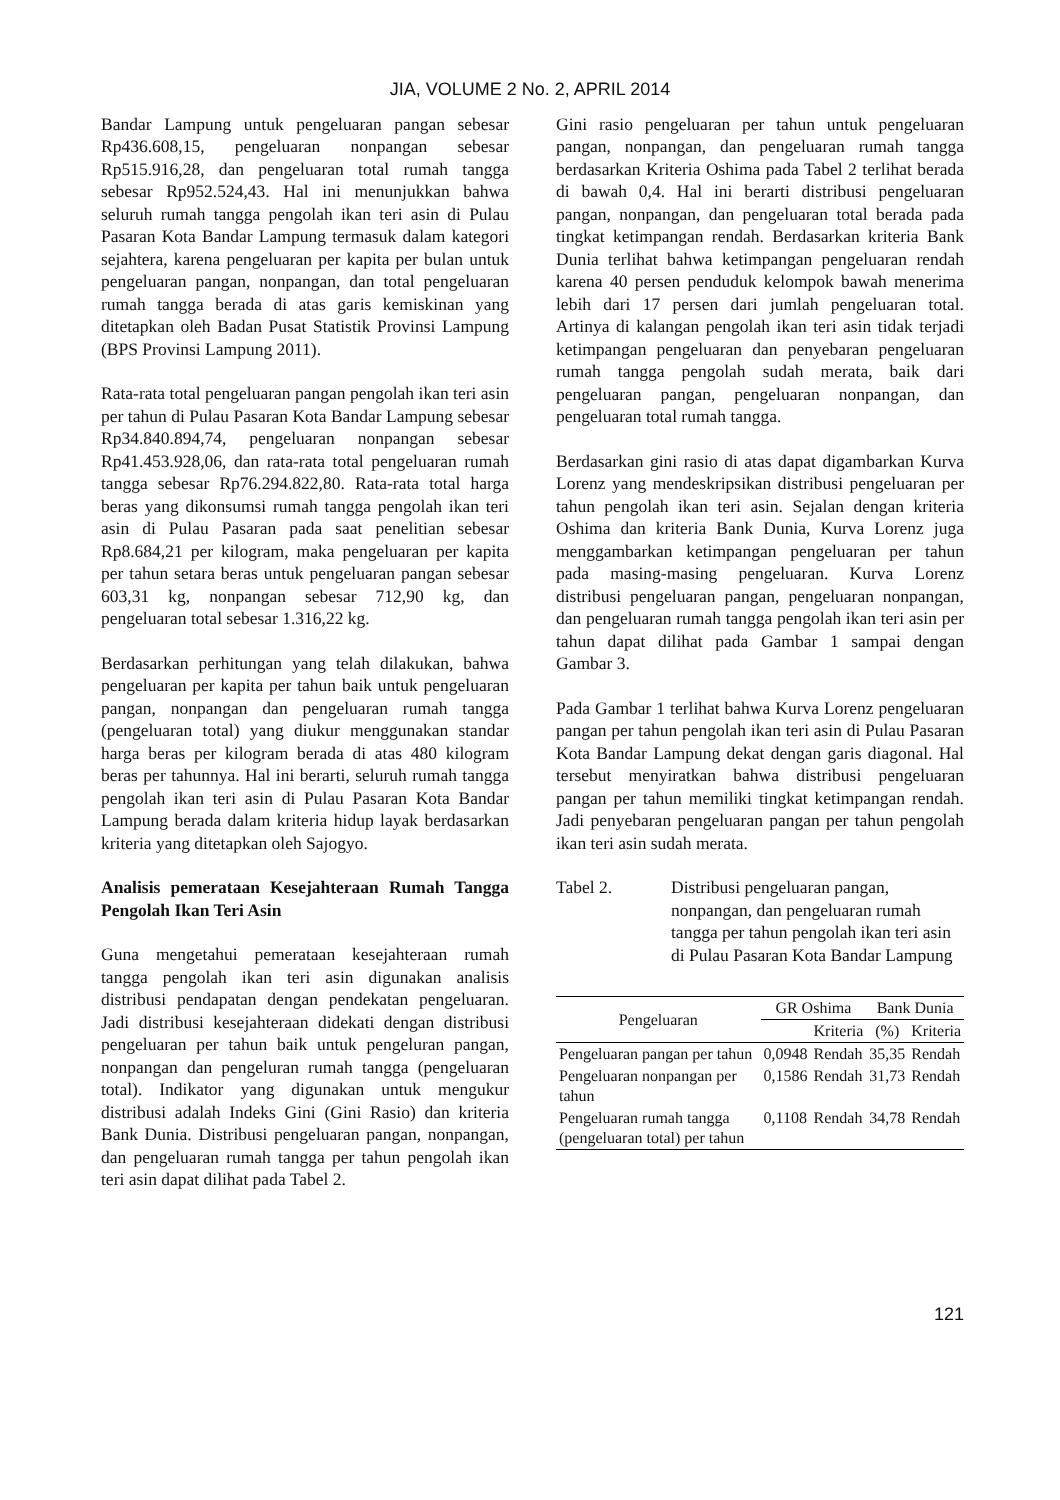JIA, VOLUME 2 No. 2, APRIL 2014
Bandar Lampung untuk pengeluaran pangan sebesar Rp436.608,15, pengeluaran nonpangan sebesar Rp515.916,28, dan pengeluaran total rumah tangga sebesar Rp952.524,43. Hal ini menunjukkan bahwa seluruh rumah tangga pengolah ikan teri asin di Pulau Pasaran Kota Bandar Lampung termasuk dalam kategori sejahtera, karena pengeluaran per kapita per bulan untuk pengeluaran pangan, nonpangan, dan total pengeluaran rumah tangga berada di atas garis kemiskinan yang ditetapkan oleh Badan Pusat Statistik Provinsi Lampung (BPS Provinsi Lampung 2011).
Rata-rata total pengeluaran pangan pengolah ikan teri asin per tahun di Pulau Pasaran Kota Bandar Lampung sebesar Rp34.840.894,74, pengeluaran nonpangan sebesar Rp41.453.928,06, dan rata-rata total pengeluaran rumah tangga sebesar Rp76.294.822,80. Rata-rata total harga beras yang dikonsumsi rumah tangga pengolah ikan teri asin di Pulau Pasaran pada saat penelitian sebesar Rp8.684,21 per kilogram, maka pengeluaran per kapita per tahun setara beras untuk pengeluaran pangan sebesar 603,31 kg, nonpangan sebesar 712,90 kg, dan pengeluaran total sebesar 1.316,22 kg.
Berdasarkan perhitungan yang telah dilakukan, bahwa pengeluaran per kapita per tahun baik untuk pengeluaran pangan, nonpangan dan pengeluaran rumah tangga (pengeluaran total) yang diukur menggunakan standar harga beras per kilogram berada di atas 480 kilogram beras per tahunnya. Hal ini berarti, seluruh rumah tangga pengolah ikan teri asin di Pulau Pasaran Kota Bandar Lampung berada dalam kriteria hidup layak berdasarkan kriteria yang ditetapkan oleh Sajogyo.
Analisis pemerataan Kesejahteraan Rumah Tangga Pengolah Ikan Teri Asin
Guna mengetahui pemerataan kesejahteraan rumah tangga pengolah ikan teri asin digunakan analisis distribusi pendapatan dengan pendekatan pengeluaran. Jadi distribusi kesejahteraan didekati dengan distribusi pengeluaran per tahun baik untuk pengeluran pangan, nonpangan dan pengeluran rumah tangga (pengeluaran total). Indikator yang digunakan untuk mengukur distribusi adalah Indeks Gini (Gini Rasio) dan kriteria Bank Dunia. Distribusi pengeluaran pangan, nonpangan, dan pengeluaran rumah tangga per tahun pengolah ikan teri asin dapat dilihat pada Tabel 2.
Gini rasio pengeluaran per tahun untuk pengeluaran pangan, nonpangan, dan pengeluaran rumah tangga berdasarkan Kriteria Oshima pada Tabel 2 terlihat berada di bawah 0,4. Hal ini berarti distribusi pengeluaran pangan, nonpangan, dan pengeluaran total berada pada tingkat ketimpangan rendah. Berdasarkan kriteria Bank Dunia terlihat bahwa ketimpangan pengeluaran rendah karena 40 persen penduduk kelompok bawah menerima lebih dari 17 persen dari jumlah pengeluaran total. Artinya di kalangan pengolah ikan teri asin tidak terjadi ketimpangan pengeluaran dan penyebaran pengeluaran rumah tangga pengolah sudah merata, baik dari pengeluaran pangan, pengeluaran nonpangan, dan pengeluaran total rumah tangga.
Berdasarkan gini rasio di atas dapat digambarkan Kurva Lorenz yang mendeskripsikan distribusi pengeluaran per tahun pengolah ikan teri asin. Sejalan dengan kriteria Oshima dan kriteria Bank Dunia, Kurva Lorenz juga menggambarkan ketimpangan pengeluaran per tahun pada masing-masing pengeluaran. Kurva Lorenz distribusi pengeluaran pangan, pengeluaran nonpangan, dan pengeluaran rumah tangga pengolah ikan teri asin per tahun dapat dilihat pada Gambar 1 sampai dengan Gambar 3.
Pada Gambar 1 terlihat bahwa Kurva Lorenz pengeluaran pangan per tahun pengolah ikan teri asin di Pulau Pasaran Kota Bandar Lampung dekat dengan garis diagonal. Hal tersebut menyiratkan bahwa distribusi pengeluaran pangan per tahun memiliki tingkat ketimpangan rendah. Jadi penyebaran pengeluaran pangan per tahun pengolah ikan teri asin sudah merata.
Tabel 2. Distribusi pengeluaran pangan, nonpangan, dan pengeluaran rumah tangga per tahun pengolah ikan teri asin di Pulau Pasaran Kota Bandar Lampung
| Pengeluaran | GR Oshima | | Bank Dunia | |
| --- | --- | --- | --- | --- |
| | | Kriteria | (%) | Kriteria |
| Pengeluaran pangan per tahun | 0,0948 | Rendah | 35,35 | Rendah |
| Pengeluaran nonpangan per tahun | 0,1586 | Rendah | 31,73 | Rendah |
| Pengeluaran rumah tangga (pengeluaran total) per tahun | 0,1108 | Rendah | 34,78 | Rendah |
121